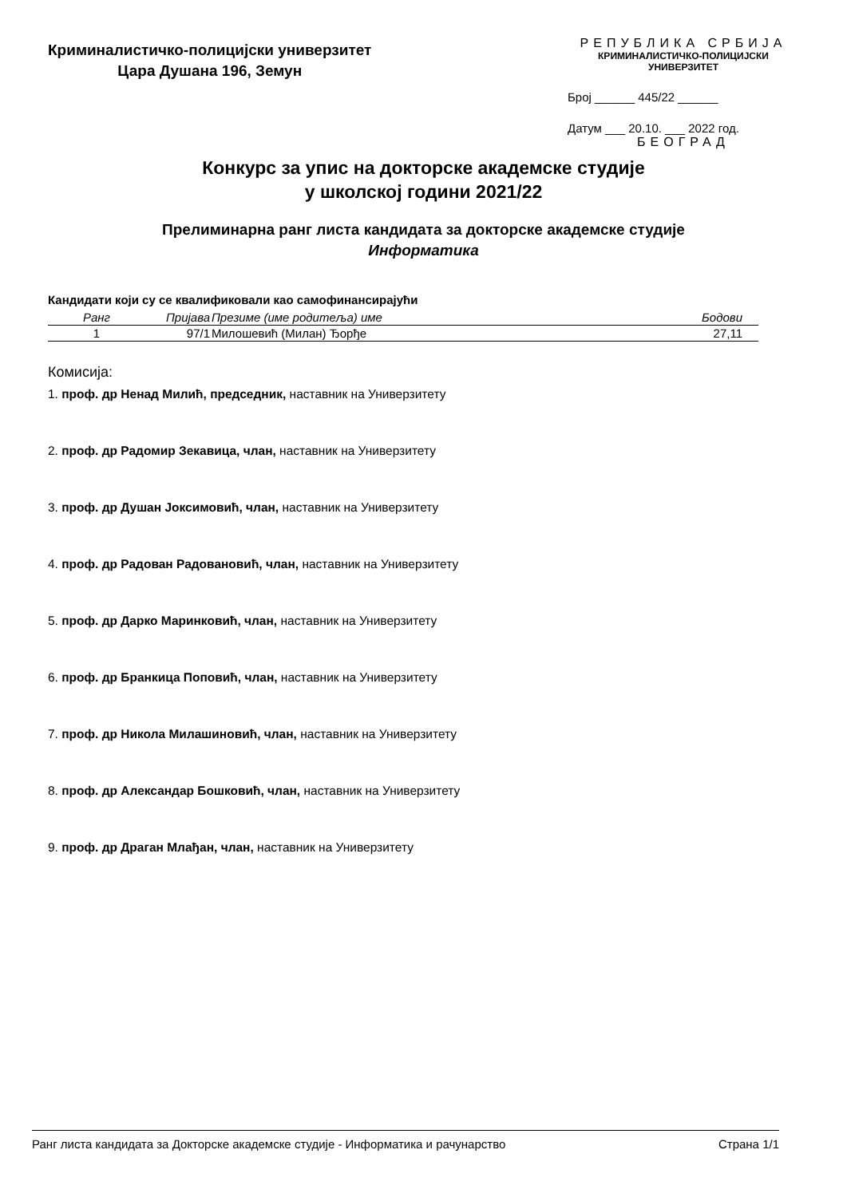Криминалистичко-полицијски универзитет
Цара Душана 196, Земун
РЕПУБЛИКА СРБИЈА
КРИМИНАЛИСТИЧКО-ПОЛИЦИЈСКИ УНИВЕРЗИТЕТ
Број ______ 445/22 ______
Датум ___ 20.10. ___ 2022 год.
БЕОГРАД
Конкурс за упис на докторске академске студије
у школској години 2021/22
Прелиминарна ранг листа кандидата за докторске академске студије
Информатика
Кандидати који су се квалификовали као самофинансирајући
| Ранг | Пријава | Презиме (име родитеља) име | Бодови |
| --- | --- | --- | --- |
| 1 | 97/1 | Милошевић (Милан) Ђорђе | 27,11 |
Комисија:
1. проф. др Ненад Милић, председник, наставник на Универзитету
2. проф. др Радомир Зекавица, члан, наставник на Универзитету
3. проф. др Душан Јоксимовић, члан, наставник на Универзитету
4. проф. др Радован Радовановић, члан, наставник на Универзитету
5. проф. др Дарко Маринковић, члан, наставник на Универзитету
6. проф. др Бранкица Поповић, члан, наставник на Универзитету
7. проф. др Никола Милашиновић, члан, наставник на Универзитету
8. проф. др Александар Бошковић, члан, наставник на Универзитету
9. проф. др Драган Млађан, члан, наставник на Универзитету
Ранг листа кандидата за Докторске академске студије - Информатика и рачунарство Страна 1/1